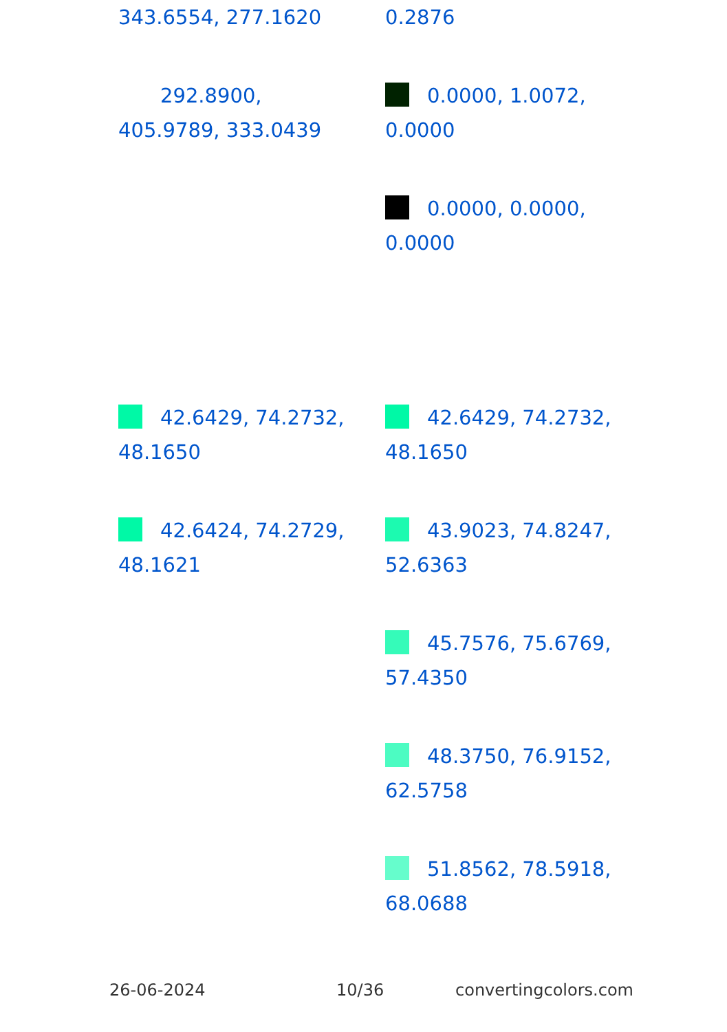343.6554, 277.1620 0.2876
292.8900, 405.9789, 333.0439
0.0000, 1.0072, 0.0000
0.0000, 0.0000, 0.0000
42.6429, 74.2732, 48.1650
42.6429, 74.2732, 48.1650
42.6424, 74.2729, 48.1621
43.9023, 74.8247, 52.6363
45.7576, 75.6769, 57.4350
48.3750, 76.9152, 62.5758
51.8562, 78.5918, 68.0688
26-06-2024 10/36 convertingcolors.com